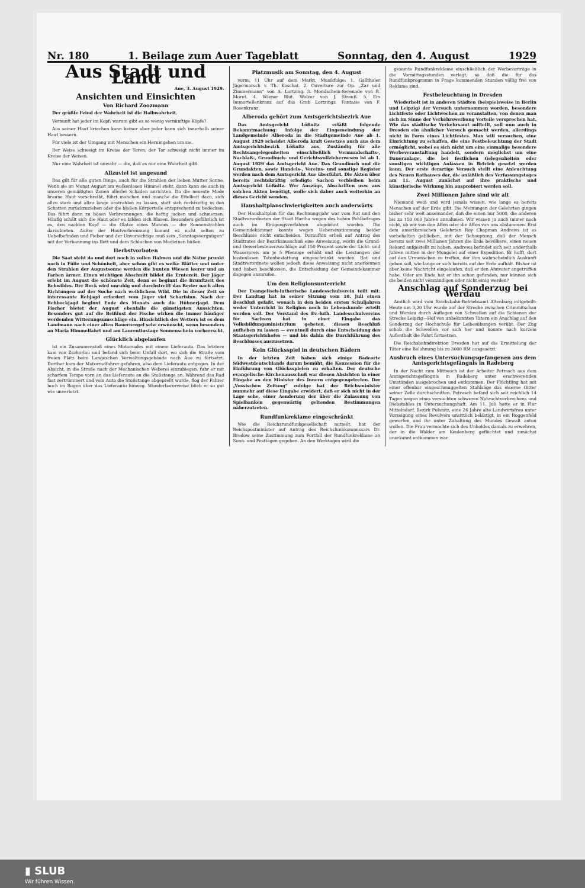Nr. 180 1. Beilage zum Auer Tageblatt Sonntag, den 4. August 1929
Aus Stadt und Land
Aue, 3. August 1929.
Ansichten und Einsichten
Von Richard Zoozmann
Der größte Feind der Wahrheit ist die Halbwahrheit.
Vernunft hat jeder im Kopf; warum gibt es so wenig vernünftige Köpfe?
Aus seiner Haut kriechen kann keiner aber jeder kann sich innerhalb seiner Haut bessern.
Für viele ist der Umgang mit Menschen ein Herumgehen um sie.
Der Weise schweigt im Kreise der Toren, der Tor schweigt nicht immer im Kreise der Weisen.
Nur eine Wahrheit ist unwahr — die, daß es nur eine Wahrheit gibt.
Allzuviel ist ungesund
Das gilt für alle guten Dinge, auch für die Strahlen der lieben Mutter Sonne. Wenn sie im Monat August am wolkenlosen Himmel steht, dann kann sie auch in unseren gemäßigten Zonen allerlei Schaden anrichten. Da die neueste Mode braune Haut vorschreibt, führt manchen und manche die Eitelkeit dazu, sich allzu stark und allzu lange anstrahlen zu lassen, statt sich rechtzeitig in den Schatten zurückzuziehen oder die bloßen Körperteile entsprechend zu bedecken. Das führt dann zu bösen Verbrennungen, die heftig jucken und schmerzen. Häufig schält sich die Haut oder es bilden sich Blasen. Besonders gefährlich ist es, den nackten Kopf — die Glatze eines Mannes — der Sonnenstrahlen darzubieten. Außer der Hautverbrennung kommt es nicht selten zu Uebelbefinden und Fieber und der Unvorsichtige muß sein „Sonntagsvergnügen“ mit der Verbannung ins Bett und dem Schlucken von Medizinen büßen.
Herbstvorboten
Die Saat steht da und dort noch in vollen Halmen und die Natur prunkt noch in Fülle und Schönheit, aber schon gibt es welke Blätter und unter den Strahlen der Augustsonne werden die bunten Wiesen leerer und an Farben ärmer. Einen wichtigen Abschnitt bildet die Erntezeit. Der Jäger erlebt im August die schönste Zeit, denn es beginnt die Brunftzeit des Rehwildes. Der Bock wird unruhig und durchstreift das Revier nach allen Richtungen auf der Suche nach weiblichem Wild. Die in dieser Zeit so interessante Rehjagd erfordert vom Jäger viel Scharfsinn. Nach der Rehbockjagd beginnt Ende des Monats auch die Hühnerjagd. Dem Fischer bietet der August ebenfalls die günstigsten Aussichten. Besonders gut auf die Beißlust der Fische wirken die immer häufiger werdenden Witterungsumschläge ein. Hinsichtlich des Wetters ist es dem Landmann nach einer alten Bauernregel sehr erwünscht, wenn besonders an Maria Himmelfahrt und am Laurentiustage Sonnenschein vorherrscht.
Glücklich abgelaufen
ist ein Zusammenstoß eines Motorrades mit einem Lieferauto. Das letztere kam von Zschorlau und befand sich beim Unfall dort, wo sich die Straße vom freien Platz beim Langeschen Verwaltungsgebäude nach Aue zu fortsetzt. Dorther kam der Motorradfahrer gefahren, also dem Lieferauto entgegen. In der Absicht, in die Straße nach der Mechanischen Weberei einzubiegen, fuhr er mit scharfem Tempo vorn an das Lieferauto an die Stoßstange an. Während das Rad fast zertrümmert und vom Auto die Stoßstange abgeprellt wurde, flog der Fahrer hoch im Bogen über das Lieferauto hinweg. Wunderbarerweise blieb er so gut wie unverletzt.
Platzmusik am Sonntag, den 4. August
vorm. 11 Uhr auf dem Markt. Musikfolge: 1. Gallthaler Jägermarsch v. Th. Koschat. 2. Ouverture zur Op. „Zar und Zimmermann“ von A. Lortzing. 3. Mondschein-Serenade von R. Moret. 4. Wiener Blut. Walzer von J. Strauß. 5. Ein Immortellenkranz auf das Grab Lortzings. Fantasie von F. Rosenkranz.
Alberoda gehört zum Amtsgerichtsbezirk Aue
Das Amtsgericht Lößnitz erläßt folgende Bekanntmachung: Infolge der Eingemeindung der Landgemeinde Alberoda in die Stadtgemeinde Aue ab 1. August 1929 scheidet Alberoda kraft Gesetzes auch aus dem Amtsgerichtsbezirk Lößnitz aus. Zuständig für alle Rechtsangelegenheiten einschließlich Vormundschafts-, Nachlaß-, Grundbuch- und Gerichtsvollzieherwesen ist ab 1. August 1929 das Amtsgericht Aue. Das Grundbuch und die Grundakten, sowie Handels-, Vereins- und sonstige Register werden nach dem Amtsgericht Aue überführt. Die Akten über bereits rechtskräftig erledigte Sachen verbleiben beim Amtsgericht Lößnitz. Wer Auszüge, Abschriften usw. aus solchen Akten benötigt, wolle sich daher auch weiterhin an dieses Gericht wenden.
Haushaltplanschwierigkeiten auch anderwärts
Der Haushaltplan für das Rechnungsjahr war vom Rat und den Stadtverordneten der Stadt Hartha wegen des hohen Fehlbetrages auch im Einigungsverfahren abgelehnt worden. Die Gemeindekammer konnte wegen Uebereinstimmung beider Beschlüsse nicht entscheiden. Daraufhin erließ auf Antrag des Stadtrates der Bezirksausschuß eine Anweisung, worin die Grund- und Gewerbesteuerzuschläge auf 150 Prozent sowie der Licht- und Wasserpreis um je 5 Pfennige erhöht und die Leistungen der kostenlosen Totenbestattung eingeschränkt wurden. Rat und Stadtverordnete wollen jedoch diese Anweisung nicht anerkennen und haben beschlossen, die Entscheidung der Gemeindekammer dagegen anzurufen.
Um den Religionsunterricht
Der Evangelisch-lutherische Landesschulverein teilt mit: Der Landtag hat in seiner Sitzung vom 10. Juli einen Beschluß gefaßt, wonach in den beiden ersten Schuljahren weder Unterricht in Religion noch in Lebenskunde erteilt werden soll. Der Vorstand des Ev.-luth. Landesschulvereins für Sachsen hat in einer Eingabe das Volksbildungsministerium gebeten, diesen Beschluß aufheben zu lassen — eventuell durch eine Entscheidung des Staatsgerichtshofes — und bis dahin die Durchführung des Beschlusses auszusetzen.
Kein Glücksspiel in deutschen Bädern
In der letzten Zeit haben sich einige Badeorte Südwestdeutschlands darum bemüht, die Konzession für die Einführung von Glücksspielen zu erhalten. Der deutsche evangelische Kirchenausschuß war diesen Absichten in einer Eingabe an den Minister des Innern entgegengetreten. Der „Vossischen Zeitung“ zufolge hat der Reichsminister nunmehr auf diese Eingabe erwidert, daß er sich nicht in der Lage sehe, einer Aenderung der über die Zulassung von Spielbanken gegenwärtig geltenden Bestimmungen näherzutreten.
Rundfunkreklame eingeschränkt
Wie die Reichsrundfunkgesellschaft mitteilt, hat der Reichspostminister auf Antrag des Reichsfunkkommissars Dr. Bredow seine Zustimmung zum Fortfall der Rundfunkreklame an Sonn- und Festtagen gegeben. An den Werktagen wird die
gesamte Rundfunkreklame einschließlich der Werbevorträge in die Vormittagsstunden verlegt, so daß die für das Rundfunkprogramm in Frage kommenden Stunden völlig frei von Reklame sind.
Festbeleuchtung in Dresden
Wiederholt ist in anderen Städten (beispielsweise in Berlin und Leipzig) der Versuch unternommen worden, besondere Lichtfeste oder Lichtwochen zu veranstalten, von denen man sich im Sinne der Verkehrswerbung Vorteile versprochen hat. Wie das städtische Verkehrsamt mitteilt, soll nun auch in Dresden ein ähnlicher Versuch gemacht werden, allerdings nicht in Form eines Lichtfestes. Man will versuchen, eine Einrichtung zu schaffen, die eine Festbeleuchtung der Stadt ermöglicht, wobei es sich nicht um eine einmalige besondere Werbeveranstaltung handelt, sondern möglichst um eine Daueranlage, die bei festlichen Gelegenheiten oder sonstigen wichtigen Anlässen in Betrieb gesetzt werden kann. Der erste derartige Versuch stellt eine Anleuchtung des Neuen Rathauses dar, die anläßlich des Verfassungstages am 11. August zunächst auf ihre praktische und künstlerische Wirkung hin ausprobiert werden soll.
Zwei Millionen Jahre sind wir alt
Niemand weiß und wird jemals wissen, wie lange es bereits Menschen auf der Erde gibt. Die Meinungen der Gelehrten gingen bisher sehr weit auseinander, daß die einen nur 5000, die anderen bis zu 150 000 Jahren annahmen. Wir wissen ja auch immer noch nicht, ob wir von den Affen oder die Affen von uns abstammen. Erst dem amerikanischen Gelehrten Roy Chapman Andrews ist es vorbehalten geblieben, mit der Behauptung, daß der Mensch bereits seit zwei Millionen Jahren die Erde bevölkere, einen neuen Rekord aufgestellt zu haben. Andrews befindet sich seit anderthalb Jahren mitten in der Mongolei auf einer Expedition. Er hofft, dort auf den Urmenschen zu treffen, der ihm wahrscheinlich Auskunft geben soll, wie lange er sich bereits auf der Erde aufhält. Bisher ist aber keine Nachricht eingelaufen, daß er den Ahnvater angetroffen habe. Oder am Ende hat er ihn schon gefunden, nur können sich die beiden nicht verständigen oder nicht einig werden?
Anschlag auf Sonderzug bei Werdau
Amtlich wird vom Reichsbahn-Betriebsamt Altenburg mitgeteilt: Heute um 3,20 Uhr wurde auf der Strecke zwischen Crimmitschau und Werdau durch Auflegen von Schwellen auf die Schienen der Strecke Leipzig—Hof von unbekannten Tätern ein Anschlag auf den Sonderzug der Hochschule für Leibesübungen verübt. Der Zug schob die Schwellen vor sich her und konnte nach kurzem Aufenthalt die Fahrt fortsetzen.
Die Reichsbahndirektion Dresden hat auf die Ermittelung der Täter eine Belohnung bis zu 3000 RM ausgesetzt.
Ausbruch eines Untersuchungsgefangenen aus dem Amtsgerichtsgefängnis in Radeberg
In der Nacht zum Mittwoch ist der Arbeiter Petrasch aus dem Amtsgerichtsgefängnis in Radeberg unter erschwerenden Umständen ausgebrochen und entkommen. Der Flüchtling hat mit einer offenbar eingeschmuggelten Stahlsäge das eiserne Gitter seiner Zelle durchschnitten. Petrasch befand sich seit reichlich 14 Tagen wegen eines versuchten schweren Notzuchtverbrechens und Diebstahles in Untersuchungshaft. Am 11. Juli hatte er in Flur Mittelndorf, Bezirk Pulsnitz, eine 26 Jahre alte Landwirtsfrau unter Vorzeigung eines Revolvers unsittlich belästigt, in ein Roggenfeld geworfen und ihr unter Zuhaltung des Mundes Gewalt antun wollen. Die Frau vermochte sich des Unholdes damals zu erwehren, der in die Wälder am Keulenberg geflüchtet und zunächst unerkannt entkommen war.
▮ SLUB
Wir führen Wissen.